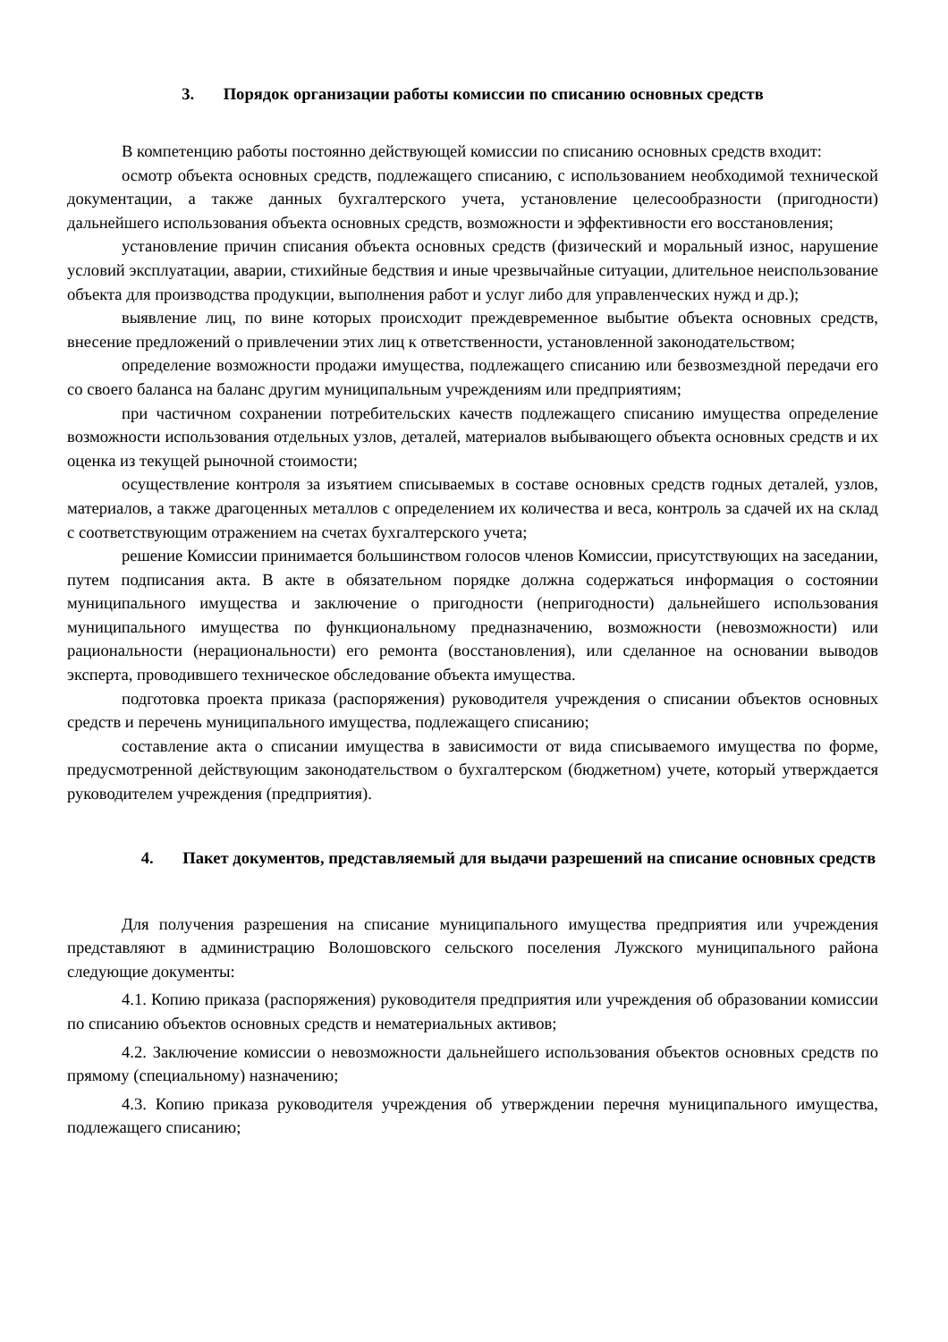3. Порядок организации работы комиссии по списанию основных средств
В компетенцию работы постоянно действующей комиссии по списанию основных средств входит:
осмотр объекта основных средств, подлежащего списанию, с использованием необходимой технической документации, а также данных бухгалтерского учета, установление целесообразности (пригодности) дальнейшего использования объекта основных средств, возможности и эффективности его восстановления;
установление причин списания объекта основных средств (физический и моральный износ, нарушение условий эксплуатации, аварии, стихийные бедствия и иные чрезвычайные ситуации, длительное неиспользование объекта для производства продукции, выполнения работ и услуг либо для управленческих нужд и др.);
выявление лиц, по вине которых происходит преждевременное выбытие объекта основных средств, внесение предложений о привлечении этих лиц к ответственности, установленной законодательством;
определение возможности продажи имущества, подлежащего списанию или безвозмездной передачи его со своего баланса на баланс другим муниципальным учреждениям или предприятиям;
при частичном сохранении потребительских качеств подлежащего списанию имущества определение возможности использования отдельных узлов, деталей, материалов выбывающего объекта основных средств и их оценка из текущей рыночной стоимости;
осуществление контроля за изъятием списываемых в составе основных средств годных деталей, узлов, материалов, а также драгоценных металлов с определением их количества и веса, контроль за сдачей их на склад с соответствующим отражением на счетах бухгалтерского учета;
решение Комиссии принимается большинством голосов членов Комиссии, присутствующих на заседании, путем подписания акта. В акте в обязательном порядке должна содержаться информация о состоянии муниципального имущества и заключение о пригодности (непригодности) дальнейшего использования муниципального имущества по функциональному предназначению, возможности (невозможности) или рациональности (нерациональности) его ремонта (восстановления), или сделанное на основании выводов эксперта, проводившего техническое обследование объекта имущества.
подготовка проекта приказа (распоряжения) руководителя учреждения о списании объектов основных средств и перечень муниципального имущества, подлежащего списанию;
составление акта о списании имущества в зависимости от вида списываемого имущества по форме, предусмотренной действующим законодательством о бухгалтерском (бюджетном) учете, который утверждается руководителем учреждения (предприятия).
4. Пакет документов, представляемый для выдачи разрешений на списание основных средств
Для получения разрешения на списание муниципального имущества предприятия или учреждения представляют в администрацию Волошовского сельского поселения Лужского муниципального района следующие документы:
4.1. Копию приказа (распоряжения) руководителя предприятия или учреждения об образовании комиссии по списанию объектов основных средств и нематериальных активов;
4.2. Заключение комиссии о невозможности дальнейшего использования объектов основных средств по прямому (специальному) назначению;
4.3. Копию приказа руководителя учреждения об утверждении перечня муниципального имущества, подлежащего списанию;